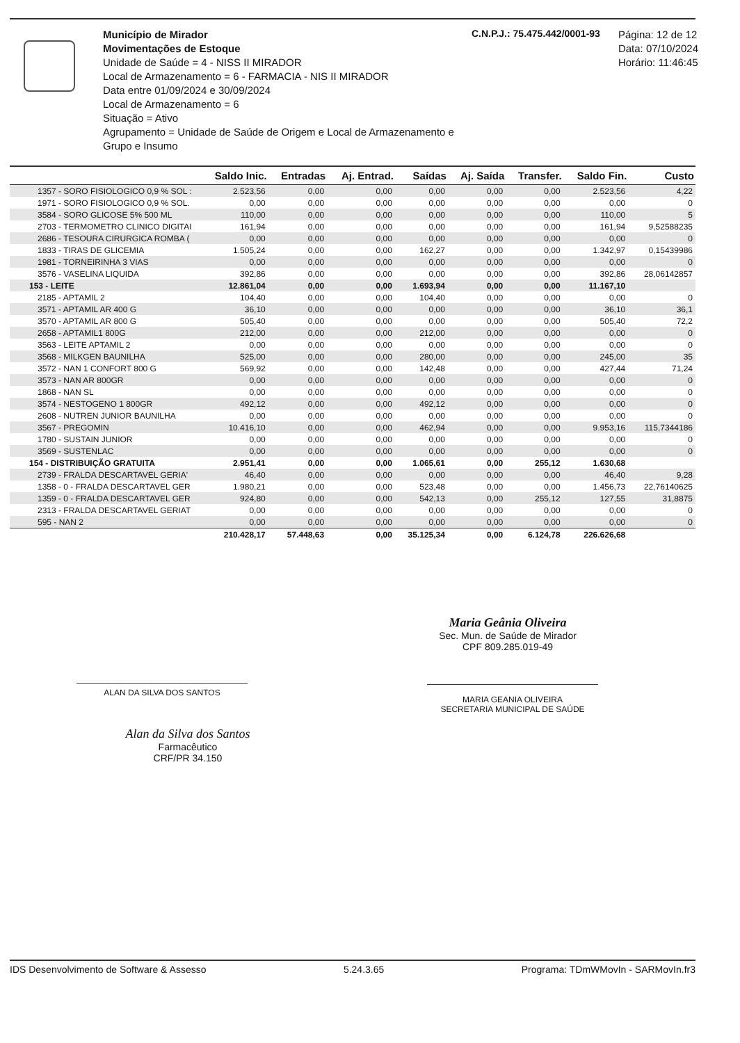Município de Mirador
Movimentações de Estoque
Unidade de Saúde = 4 - NISS II MIRADOR
Local de Armazenamento = 6 - FARMACIA - NIS II MIRADOR
Data entre 01/09/2024 e 30/09/2024
Local de Armazenamento = 6
Situação = Ativo
Agrupamento = Unidade de Saúde de Origem e Local de Armazenamento e Grupo e Insumo
C.N.P.J.: 75.475.442/0001-93
Página: 12 de 12
Data: 07/10/2024
Horário: 11:46:45
| | Saldo Inic. | Entradas | Aj. Entrad. | Saídas | Aj. Saída | Transfer. | Saldo Fin. | Custo |
| --- | --- | --- | --- | --- | --- | --- | --- | --- |
| 1357 - SORO FISIOLOGICO 0,9 % SOL : | 2.523,56 | 0,00 | 0,00 | 0,00 | 0,00 | 0,00 | 2.523,56 | 4,22 |
| 1971 - SORO FISIOLOGICO 0,9 % SOL. | 0,00 | 0,00 | 0,00 | 0,00 | 0,00 | 0,00 | 0,00 | 0 |
| 3584 - SORO GLICOSE 5% 500 ML | 110,00 | 0,00 | 0,00 | 0,00 | 0,00 | 0,00 | 110,00 | 5 |
| 2703 - TERMOMETRO CLINICO DIGITAI | 161,94 | 0,00 | 0,00 | 0,00 | 0,00 | 0,00 | 161,94 | 9,52588235 |
| 2686 - TESOURA CIRURGICA ROMBA ( | 0,00 | 0,00 | 0,00 | 0,00 | 0,00 | 0,00 | 0,00 | 0 |
| 1833 - TIRAS DE GLICEMIA | 1.505,24 | 0,00 | 0,00 | 162,27 | 0,00 | 0,00 | 1.342,97 | 0,15439986 |
| 1981 - TORNEIRINHA 3 VIAS | 0,00 | 0,00 | 0,00 | 0,00 | 0,00 | 0,00 | 0,00 | 0 |
| 3576 - VASELINA LIQUIDA | 392,86 | 0,00 | 0,00 | 0,00 | 0,00 | 0,00 | 392,86 | 28,06142857 |
| 153 - LEITE | 12.861,04 | 0,00 | 0,00 | 1.693,94 | 0,00 | 0,00 | 11.167,10 | |
| 2185 - APTAMIL 2 | 104,40 | 0,00 | 0,00 | 104,40 | 0,00 | 0,00 | 0,00 | 0 |
| 3571 - APTAMIL AR 400 G | 36,10 | 0,00 | 0,00 | 0,00 | 0,00 | 0,00 | 36,10 | 36,1 |
| 3570 - APTAMIL AR 800 G | 505,40 | 0,00 | 0,00 | 0,00 | 0,00 | 0,00 | 505,40 | 72,2 |
| 2658 - APTAMIL1 800G | 212,00 | 0,00 | 0,00 | 212,00 | 0,00 | 0,00 | 0,00 | 0 |
| 3563 - LEITE APTAMIL 2 | 0,00 | 0,00 | 0,00 | 0,00 | 0,00 | 0,00 | 0,00 | 0 |
| 3568 - MILKGEN BAUNILHA | 525,00 | 0,00 | 0,00 | 280,00 | 0,00 | 0,00 | 245,00 | 35 |
| 3572 - NAN 1 CONFORT 800 G | 569,92 | 0,00 | 0,00 | 142,48 | 0,00 | 0,00 | 427,44 | 71,24 |
| 3573 - NAN AR 800GR | 0,00 | 0,00 | 0,00 | 0,00 | 0,00 | 0,00 | 0,00 | 0 |
| 1868 - NAN SL | 0,00 | 0,00 | 0,00 | 0,00 | 0,00 | 0,00 | 0,00 | 0 |
| 3574 - NESTOGENO 1 800GR | 492,12 | 0,00 | 0,00 | 492,12 | 0,00 | 0,00 | 0,00 | 0 |
| 2608 - NUTREN JUNIOR BAUNILHA | 0,00 | 0,00 | 0,00 | 0,00 | 0,00 | 0,00 | 0,00 | 0 |
| 3567 - PREGOMIN | 10.416,10 | 0,00 | 0,00 | 462,94 | 0,00 | 0,00 | 9.953,16 | 115,7344186 |
| 1780 - SUSTAIN JUNIOR | 0,00 | 0,00 | 0,00 | 0,00 | 0,00 | 0,00 | 0,00 | 0 |
| 3569 - SUSTENLAC | 0,00 | 0,00 | 0,00 | 0,00 | 0,00 | 0,00 | 0,00 | 0 |
| 154 - DISTRIBUIÇÃO GRATUITA | 2.951,41 | 0,00 | 0,00 | 1.065,61 | 0,00 | 255,12 | 1.630,68 | |
| 2739 - FRALDA DESCARTAVEL GERIA' | 46,40 | 0,00 | 0,00 | 0,00 | 0,00 | 0,00 | 46,40 | 9,28 |
| 1358 - 0 - FRALDA DESCARTAVEL GER | 1.980,21 | 0,00 | 0,00 | 523,48 | 0,00 | 0,00 | 1.456,73 | 22,76140625 |
| 1359 - 0 - FRALDA DESCARTAVEL GER | 924,80 | 0,00 | 0,00 | 542,13 | 0,00 | 255,12 | 127,55 | 31,8875 |
| 2313 - FRALDA DESCARTAVEL GERIAT | 0,00 | 0,00 | 0,00 | 0,00 | 0,00 | 0,00 | 0,00 | 0 |
| 595 - NAN 2 | 0,00 | 0,00 | 0,00 | 0,00 | 0,00 | 0,00 | 0,00 | 0 |
| | 210.428,17 | 57.448,63 | 0,00 | 35.125,34 | 0,00 | 6.124,78 | 226.626,68 | |
ALAN DA SILVA DOS SANTOS
Alan da Silva dos Santos
Farmacêutico
CRF/PR 34.150
Maria Geânia Oliveira
Sec. Mun. de Saúde de Mirador
CPF 809.285.019-49
MARIA GEANIA OLIVEIRA
SECRETARIA MUNICIPAL DE SAÚDE
IDS Desenvolvimento de Software & Assesso 5.24.3.65 Programa: TDmWMovIn - SARMovIn.fr3